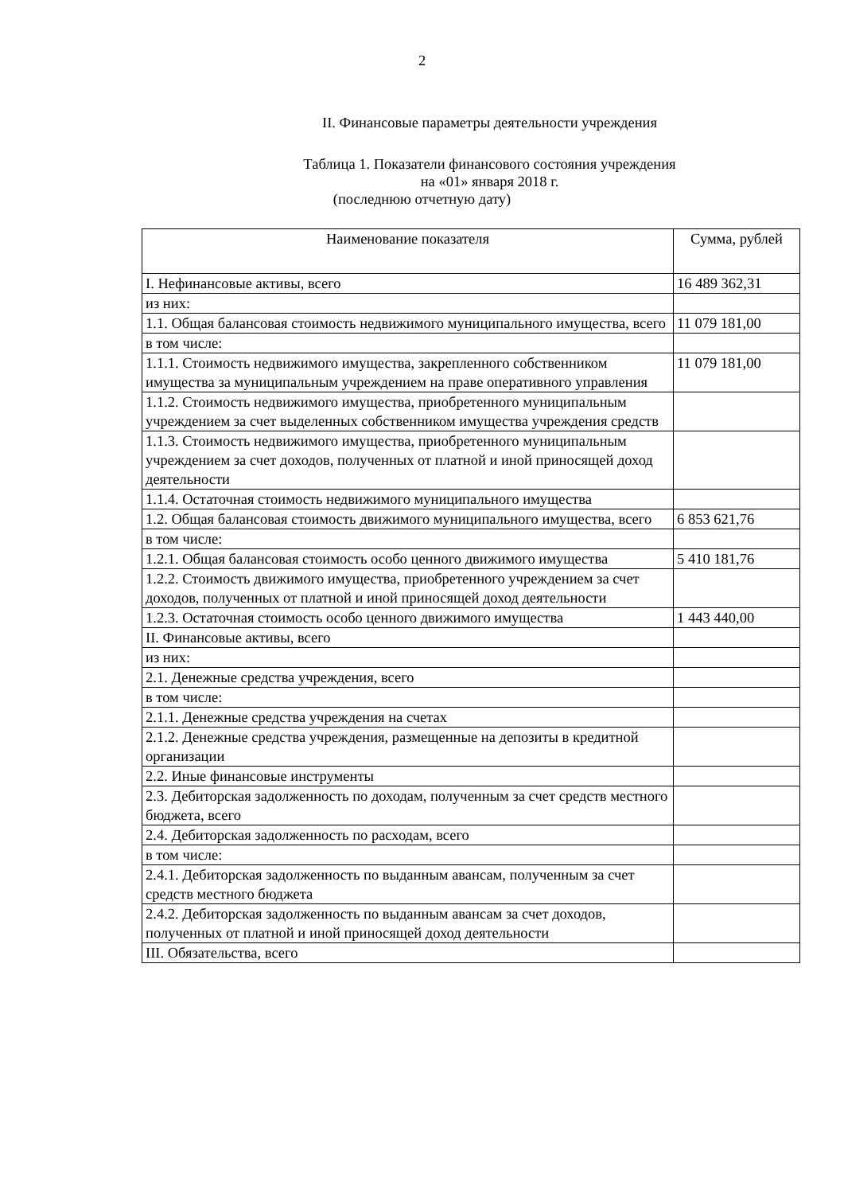2
II. Финансовые параметры деятельности учреждения
Таблица 1. Показатели финансового состояния учреждения
на «01» января 2018 г.
(последнюю отчетную дату)
| Наименование показателя | Сумма, рублей |
| --- | --- |
| I. Нефинансовые активы, всего | 16 489 362,31 |
| из них: | |
| 1.1. Общая балансовая стоимость недвижимого муниципального имущества, всего | 11 079 181,00 |
| в том числе: | |
| 1.1.1. Стоимость недвижимого имущества, закрепленного собственником имущества за муниципальным учреждением на праве оперативного управления | 11 079 181,00 |
| 1.1.2. Стоимость недвижимого имущества, приобретенного муниципальным учреждением за счет выделенных собственником имущества учреждения средств | |
| 1.1.3. Стоимость недвижимого имущества, приобретенного муниципальным учреждением за счет доходов, полученных от платной и иной приносящей доход деятельности | |
| 1.1.4. Остаточная стоимость недвижимого муниципального имущества | |
| 1.2. Общая балансовая стоимость движимого муниципального имущества, всего | 6 853 621,76 |
| в том числе: | |
| 1.2.1. Общая балансовая стоимость особо ценного движимого имущества | 5 410 181,76 |
| 1.2.2. Стоимость движимого имущества, приобретенного учреждением за счет доходов, полученных от платной и иной приносящей доход деятельности | |
| 1.2.3. Остаточная стоимость особо ценного движимого имущества | 1 443 440,00 |
| II. Финансовые активы, всего | |
| из них: | |
| 2.1. Денежные средства учреждения, всего | |
| в том числе: | |
| 2.1.1. Денежные средства учреждения на счетах | |
| 2.1.2. Денежные средства учреждения, размещенные на депозиты в кредитной организации | |
| 2.2. Иные финансовые инструменты | |
| 2.3. Дебиторская задолженность по доходам, полученным за счет средств местного бюджета, всего | |
| 2.4. Дебиторская задолженность по расходам, всего | |
| в том числе: | |
| 2.4.1. Дебиторская задолженность по выданным авансам, полученным за счет средств местного бюджета | |
| 2.4.2. Дебиторская задолженность по выданным авансам за счет доходов, полученных от платной и иной приносящей доход деятельности | |
| III. Обязательства, всего | |